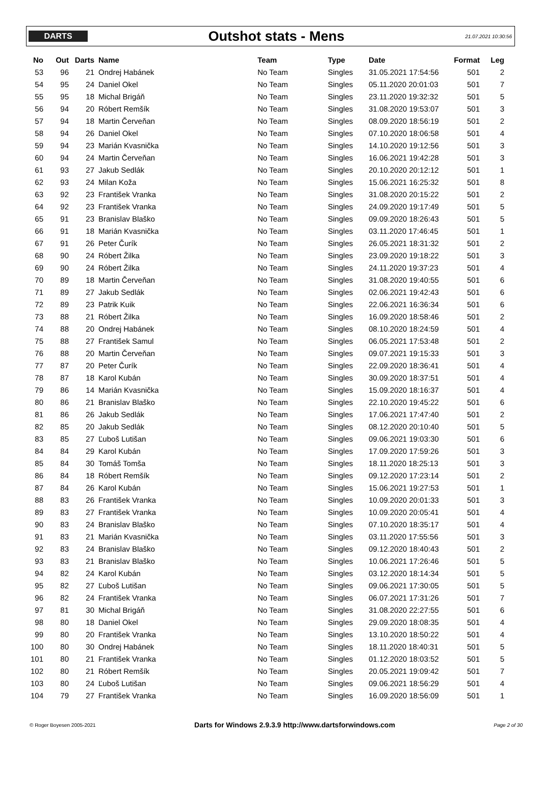DARTS
Outshot stats - Mens
21.07.2021 10:30:56
| No | Out | Darts | Name | Team | Type | Date | Format | Leg |
| --- | --- | --- | --- | --- | --- | --- | --- | --- |
| 53 | 96 | 21 | Ondrej Habánek | No Team | Singles | 31.05.2021 17:54:56 | 501 | 2 |
| 54 | 95 | 24 | Daniel Okel | No Team | Singles | 05.11.2020 20:01:03 | 501 | 7 |
| 55 | 95 | 18 | Michal Brigáň | No Team | Singles | 23.11.2020 19:32:32 | 501 | 5 |
| 56 | 94 | 20 | Róbert Remšík | No Team | Singles | 31.08.2020 19:53:07 | 501 | 3 |
| 57 | 94 | 18 | Martin Červeňan | No Team | Singles | 08.09.2020 18:56:19 | 501 | 2 |
| 58 | 94 | 26 | Daniel Okel | No Team | Singles | 07.10.2020 18:06:58 | 501 | 4 |
| 59 | 94 | 23 | Marián Kvasnička | No Team | Singles | 14.10.2020 19:12:56 | 501 | 3 |
| 60 | 94 | 24 | Martin Červeňan | No Team | Singles | 16.06.2021 19:42:28 | 501 | 3 |
| 61 | 93 | 27 | Jakub Sedlák | No Team | Singles | 20.10.2020 20:12:12 | 501 | 1 |
| 62 | 93 | 24 | Milan Koža | No Team | Singles | 15.06.2021 16:25:32 | 501 | 8 |
| 63 | 92 | 23 | František Vranka | No Team | Singles | 31.08.2020 20:15:22 | 501 | 2 |
| 64 | 92 | 23 | František Vranka | No Team | Singles | 24.09.2020 19:17:49 | 501 | 5 |
| 65 | 91 | 23 | Branislav Blaško | No Team | Singles | 09.09.2020 18:26:43 | 501 | 5 |
| 66 | 91 | 18 | Marián Kvasnička | No Team | Singles | 03.11.2020 17:46:45 | 501 | 1 |
| 67 | 91 | 26 | Peter Čurík | No Team | Singles | 26.05.2021 18:31:32 | 501 | 2 |
| 68 | 90 | 24 | Róbert Žilka | No Team | Singles | 23.09.2020 19:18:22 | 501 | 3 |
| 69 | 90 | 24 | Róbert Žilka | No Team | Singles | 24.11.2020 19:37:23 | 501 | 4 |
| 70 | 89 | 18 | Martin Červeňan | No Team | Singles | 31.08.2020 19:40:55 | 501 | 6 |
| 71 | 89 | 27 | Jakub Sedlák | No Team | Singles | 02.06.2021 19:42:43 | 501 | 6 |
| 72 | 89 | 23 | Patrik Kuik | No Team | Singles | 22.06.2021 16:36:34 | 501 | 6 |
| 73 | 88 | 21 | Róbert Žilka | No Team | Singles | 16.09.2020 18:58:46 | 501 | 2 |
| 74 | 88 | 20 | Ondrej Habánek | No Team | Singles | 08.10.2020 18:24:59 | 501 | 4 |
| 75 | 88 | 27 | František Samul | No Team | Singles | 06.05.2021 17:53:48 | 501 | 2 |
| 76 | 88 | 20 | Martin Červeňan | No Team | Singles | 09.07.2021 19:15:33 | 501 | 3 |
| 77 | 87 | 20 | Peter Čurík | No Team | Singles | 22.09.2020 18:36:41 | 501 | 4 |
| 78 | 87 | 18 | Karol Kubán | No Team | Singles | 30.09.2020 18:37:51 | 501 | 4 |
| 79 | 86 | 14 | Marián Kvasnička | No Team | Singles | 15.09.2020 18:16:37 | 501 | 4 |
| 80 | 86 | 21 | Branislav Blaško | No Team | Singles | 22.10.2020 19:45:22 | 501 | 6 |
| 81 | 86 | 26 | Jakub Sedlák | No Team | Singles | 17.06.2021 17:47:40 | 501 | 2 |
| 82 | 85 | 20 | Jakub Sedlák | No Team | Singles | 08.12.2020 20:10:40 | 501 | 5 |
| 83 | 85 | 27 | Ľuboš Lutišan | No Team | Singles | 09.06.2021 19:03:30 | 501 | 6 |
| 84 | 84 | 29 | Karol Kubán | No Team | Singles | 17.09.2020 17:59:26 | 501 | 3 |
| 85 | 84 | 30 | Tomáš Tomša | No Team | Singles | 18.11.2020 18:25:13 | 501 | 3 |
| 86 | 84 | 18 | Róbert Remšík | No Team | Singles | 09.12.2020 17:23:14 | 501 | 2 |
| 87 | 84 | 26 | Karol Kubán | No Team | Singles | 15.06.2021 19:27:53 | 501 | 1 |
| 88 | 83 | 26 | František Vranka | No Team | Singles | 10.09.2020 20:01:33 | 501 | 3 |
| 89 | 83 | 27 | František Vranka | No Team | Singles | 10.09.2020 20:05:41 | 501 | 4 |
| 90 | 83 | 24 | Branislav Blaško | No Team | Singles | 07.10.2020 18:35:17 | 501 | 4 |
| 91 | 83 | 21 | Marián Kvasnička | No Team | Singles | 03.11.2020 17:55:56 | 501 | 3 |
| 92 | 83 | 24 | Branislav Blaško | No Team | Singles | 09.12.2020 18:40:43 | 501 | 2 |
| 93 | 83 | 21 | Branislav Blaško | No Team | Singles | 10.06.2021 17:26:46 | 501 | 5 |
| 94 | 82 | 24 | Karol Kubán | No Team | Singles | 03.12.2020 18:14:34 | 501 | 5 |
| 95 | 82 | 27 | Ľuboš Lutišan | No Team | Singles | 09.06.2021 17:30:05 | 501 | 5 |
| 96 | 82 | 24 | František Vranka | No Team | Singles | 06.07.2021 17:31:26 | 501 | 7 |
| 97 | 81 | 30 | Michal Brigáň | No Team | Singles | 31.08.2020 22:27:55 | 501 | 6 |
| 98 | 80 | 18 | Daniel Okel | No Team | Singles | 29.09.2020 18:08:35 | 501 | 4 |
| 99 | 80 | 20 | František Vranka | No Team | Singles | 13.10.2020 18:50:22 | 501 | 4 |
| 100 | 80 | 30 | Ondrej Habánek | No Team | Singles | 18.11.2020 18:40:31 | 501 | 5 |
| 101 | 80 | 21 | František Vranka | No Team | Singles | 01.12.2020 18:03:52 | 501 | 5 |
| 102 | 80 | 21 | Róbert Remšík | No Team | Singles | 20.05.2021 19:09:42 | 501 | 7 |
| 103 | 80 | 24 | Ľuboš Lutišan | No Team | Singles | 09.06.2021 18:56:29 | 501 | 4 |
| 104 | 79 | 27 | František Vranka | No Team | Singles | 16.09.2020 18:56:09 | 501 | 1 |
© Roger Boyesen 2005-2021 Darts for Windows 2.9.3.9 http://www.dartsforwindows.com Page 2 of 30